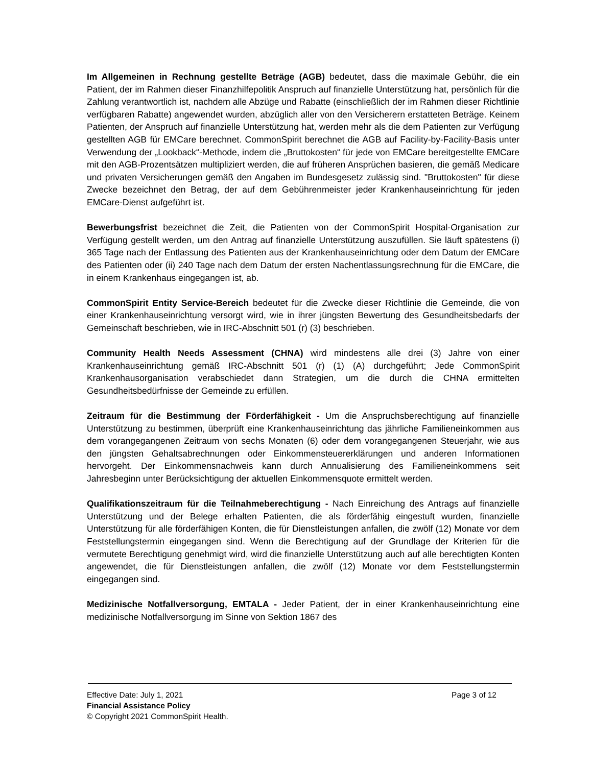Im Allgemeinen in Rechnung gestellte Beträge (AGB) bedeutet, dass die maximale Gebühr, die ein Patient, der im Rahmen dieser Finanzhilfepolitik Anspruch auf finanzielle Unterstützung hat, persönlich für die Zahlung verantwortlich ist, nachdem alle Abzüge und Rabatte (einschließlich der im Rahmen dieser Richtlinie verfügbaren Rabatte) angewendet wurden, abzüglich aller von den Versicherern erstatteten Beträge. Keinem Patienten, der Anspruch auf finanzielle Unterstützung hat, werden mehr als die dem Patienten zur Verfügung gestellten AGB für EMCare berechnet. CommonSpirit berechnet die AGB auf Facility-by-Facility-Basis unter Verwendung der „Lookback“-Methode, indem die „Bruttokosten“ für jede von EMCare bereitgestellte EMCare mit den AGB-Prozentsätzen multipliziert werden, die auf früheren Ansprüchen basieren, die gemäß Medicare und privaten Versicherungen gemäß den Angaben im Bundesgesetz zulässig sind. "Bruttokosten" für diese Zwecke bezeichnet den Betrag, der auf dem Gebührenmeister jeder Krankenhauseinrichtung für jeden EMCare-Dienst aufgeführt ist.
Bewerbungsfrist bezeichnet die Zeit, die Patienten von der CommonSpirit Hospital-Organisation zur Verfügung gestellt werden, um den Antrag auf finanzielle Unterstützung auszufüllen. Sie läuft spätestens (i) 365 Tage nach der Entlassung des Patienten aus der Krankenhauseinrichtung oder dem Datum der EMCare des Patienten oder (ii) 240 Tage nach dem Datum der ersten Nachentlassungsrechnung für die EMCare, die in einem Krankenhaus eingegangen ist, ab.
CommonSpirit Entity Service-Bereich bedeutet für die Zwecke dieser Richtlinie die Gemeinde, die von einer Krankenhauseinrichtung versorgt wird, wie in ihrer jüngsten Bewertung des Gesundheitsbedarfs der Gemeinschaft beschrieben, wie in IRC-Abschnitt 501 (r) (3) beschrieben.
Community Health Needs Assessment (CHNA) wird mindestens alle drei (3) Jahre von einer Krankenhauseinrichtung gemäß IRC-Abschnitt 501 (r) (1) (A) durchgeführt; Jede CommonSpirit Krankenhausorganisation verabschiedet dann Strategien, um die durch die CHNA ermittelten Gesundheitsbedürfnisse der Gemeinde zu erfüllen.
Zeitraum für die Bestimmung der Förderfähigkeit - Um die Anspruchsberechtigung auf finanzielle Unterstützung zu bestimmen, überprüft eine Krankenhauseinrichtung das jährliche Familieneinkommen aus dem vorangegangenen Zeitraum von sechs Monaten (6) oder dem vorangegangenen Steuerjahr, wie aus den jüngsten Gehaltsabrechnungen oder Einkommensteuererklärungen und anderen Informationen hervorgeht. Der Einkommensnachweis kann durch Annualisierung des Familieneinkommens seit Jahresbeginn unter Berücksichtigung der aktuellen Einkommensquote ermittelt werden.
Qualifikationszeitraum für die Teilnahmeberechtigung - Nach Einreichung des Antrags auf finanzielle Unterstützung und der Belege erhalten Patienten, die als förderfähig eingestuft wurden, finanzielle Unterstützung für alle förderfähigen Konten, die für Dienstleistungen anfallen, die zwölf (12) Monate vor dem Feststellungstermin eingegangen sind. Wenn die Berechtigung auf der Grundlage der Kriterien für die vermutete Berechtigung genehmigt wird, wird die finanzielle Unterstützung auch auf alle berechtigten Konten angewendet, die für Dienstleistungen anfallen, die zwölf (12) Monate vor dem Feststellungstermin eingegangen sind.
Medizinische Notfallversorgung, EMTALA - Jeder Patient, der in einer Krankenhauseinrichtung eine medizinische Notfallversorgung im Sinne von Sektion 1867 des
Effective Date: July 1, 2021 Page 3 of 12
Financial Assistance Policy
© Copyright 2021 CommonSpirit Health.